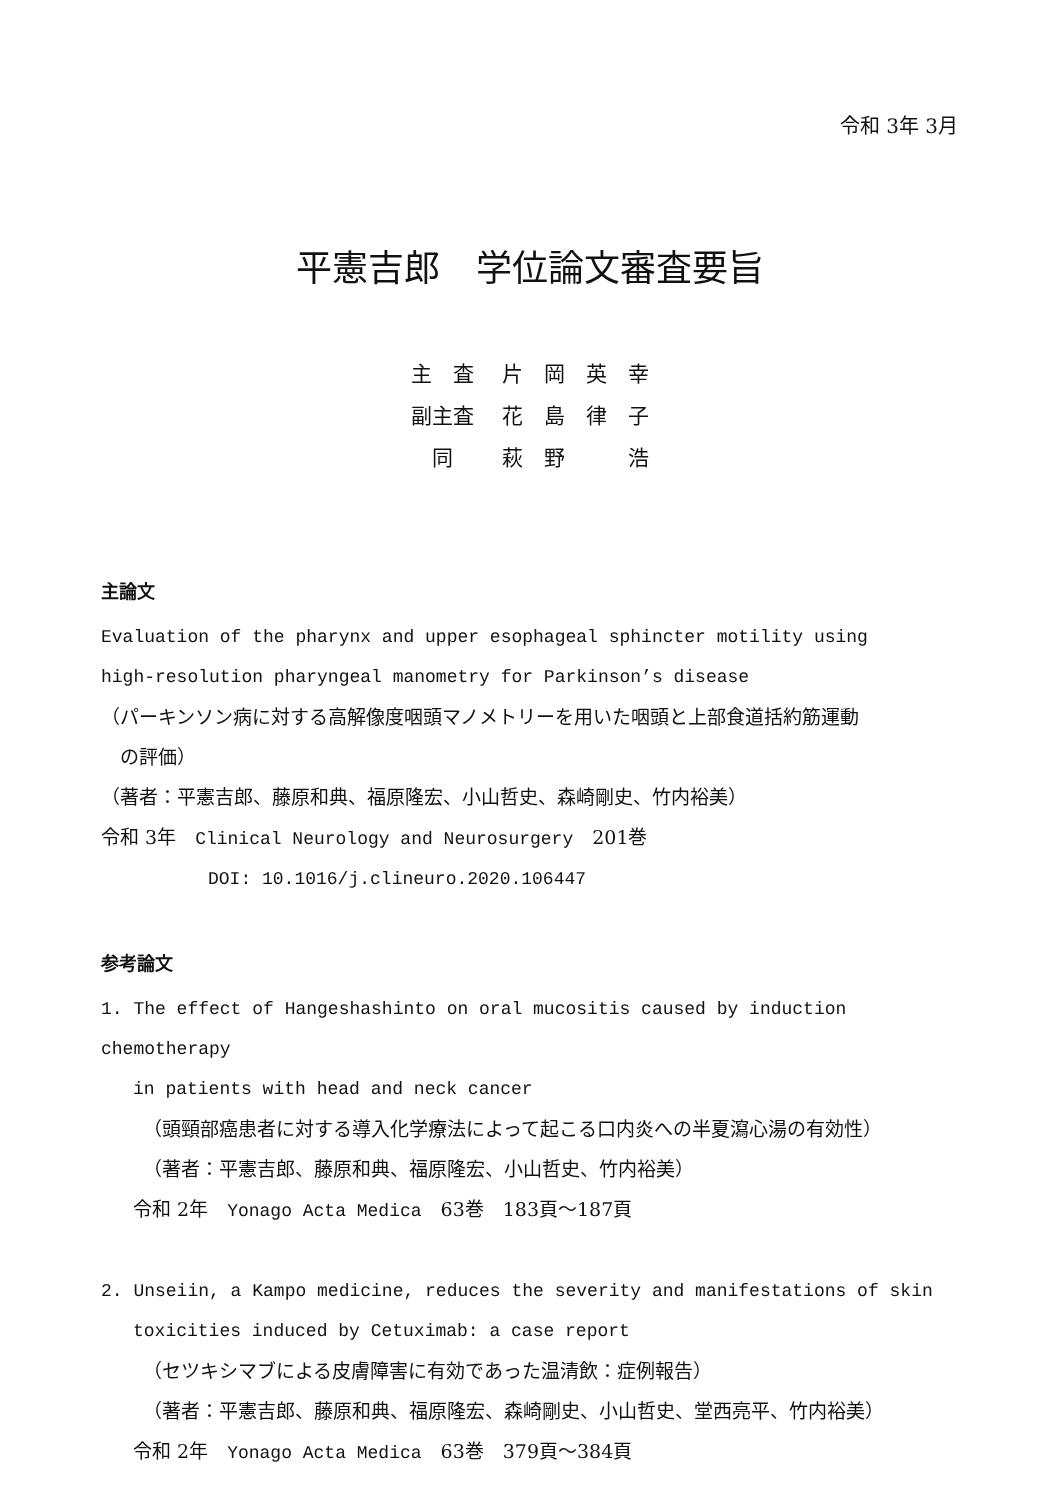令和 3年 3月
平憲吉郎　学位論文審査要旨
| 主 査 | 片 岡 英 幸 |
| 副主査 | 花 島 律 子 |
| 同 | 萩 野 浩 |
主論文
Evaluation of the pharynx and upper esophageal sphincter motility using
high-resolution pharyngeal manometry for Parkinson’s disease
（パーキンソン病に対する高解像度咽頭マノメトリーを用いた咽頭と上部食道括約筋運動
　の評価）
（著者：平憲吉郎、藤原和典、福原隆宏、小山哲史、森崎剛史、竹内裕美）
令和 3年　Clinical Neurology and Neurosurgery　201巻
DOI: 10.1016/j.clineuro.2020.106447
参考論文
1. The effect of Hangeshashinto on oral mucositis caused by induction chemotherapy
in patients with head and neck cancer
（頭頸部癌患者に対する導入化学療法によって起こる口内炎への半夏瀉心湯の有効性）
（著者：平憲吉郎、藤原和典、福原隆宏、小山哲史、竹内裕美）
令和 2年　Yonago Acta Medica　63巻　183頁～187頁
2. Unseiin, a Kampo medicine, reduces the severity and manifestations of skin
toxicities induced by Cetuximab: a case report
（セツキシマブによる皮膚障害に有効であった温清飲：症例報告）
（著者：平憲吉郎、藤原和典、福原隆宏、森崎剛史、小山哲史、堂西亮平、竹内裕美）
令和 2年　Yonago Acta Medica　63巻　379頁～384頁